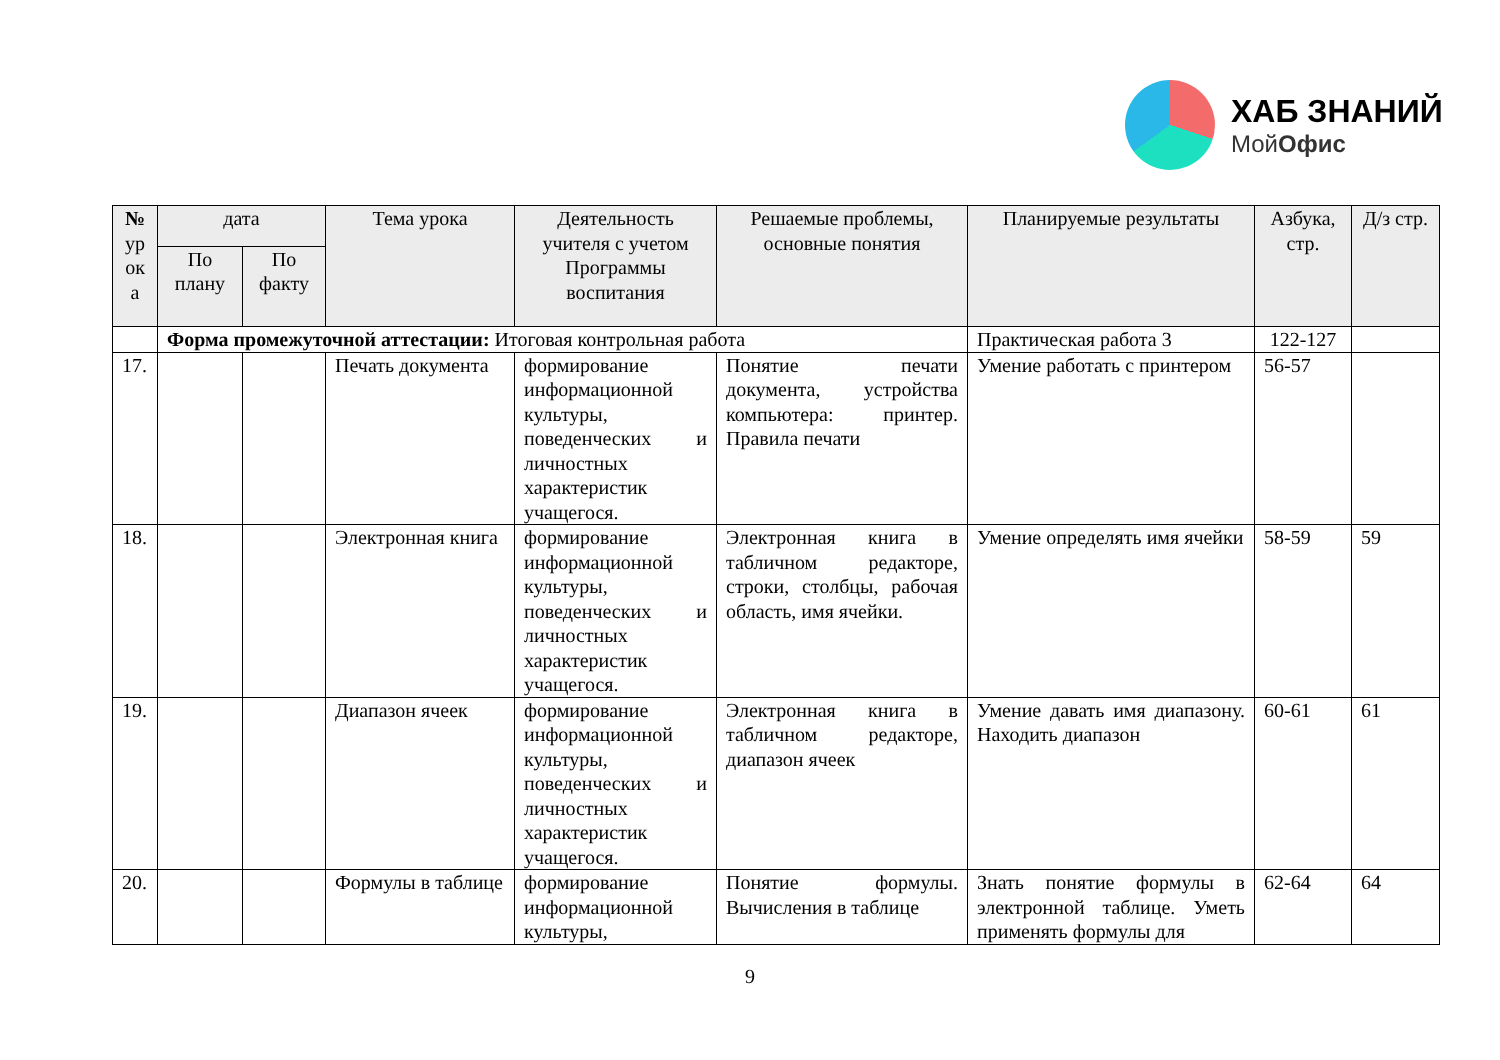ХАБ ЗНАНИЙ
МойОфис
| № ур ок а | дата | | Тема урока | Деятельность учителя с учетом Программы воспитания | Решаемые проблемы, основные понятия | Планируемые результаты | Азбука, стр. | Д/з стр. |
| --- | --- | --- | --- | --- | --- | --- | --- | --- |
| | По плану | По факту | | | | | | |
| | Форма промежуточной аттестации: Итоговая контрольная работа | | | | | Практическая работа 3 | 122-127 | |
| 17. | | | Печать документа | формирование информационной культуры, поведенческих и личностных характеристик учащегося. | Понятие печати документа, устройства компьютера: принтер. Правила печати | Умение работать с принтером | 56-57 | |
| 18. | | | Электронная книга | формирование информационной культуры, поведенческих и личностных характеристик учащегося. | Электронная книга в табличном редакторе, строки, столбцы, рабочая область, имя ячейки. | Умение определять имя ячейки | 58-59 | 59 |
| 19. | | | Диапазон ячеек | формирование информационной культуры, поведенческих и личностных характеристик учащегося. | Электронная книга в табличном редакторе, диапазон ячеек | Умение давать имя диапазону. Находить диапазон | 60-61 | 61 |
| 20. | | | Формулы в таблице | формирование информационной культуры, | Понятие формулы. Вычисления в таблице | Знать понятие формулы в электронной таблице. Уметь применять формулы для | 62-64 | 64 |
9